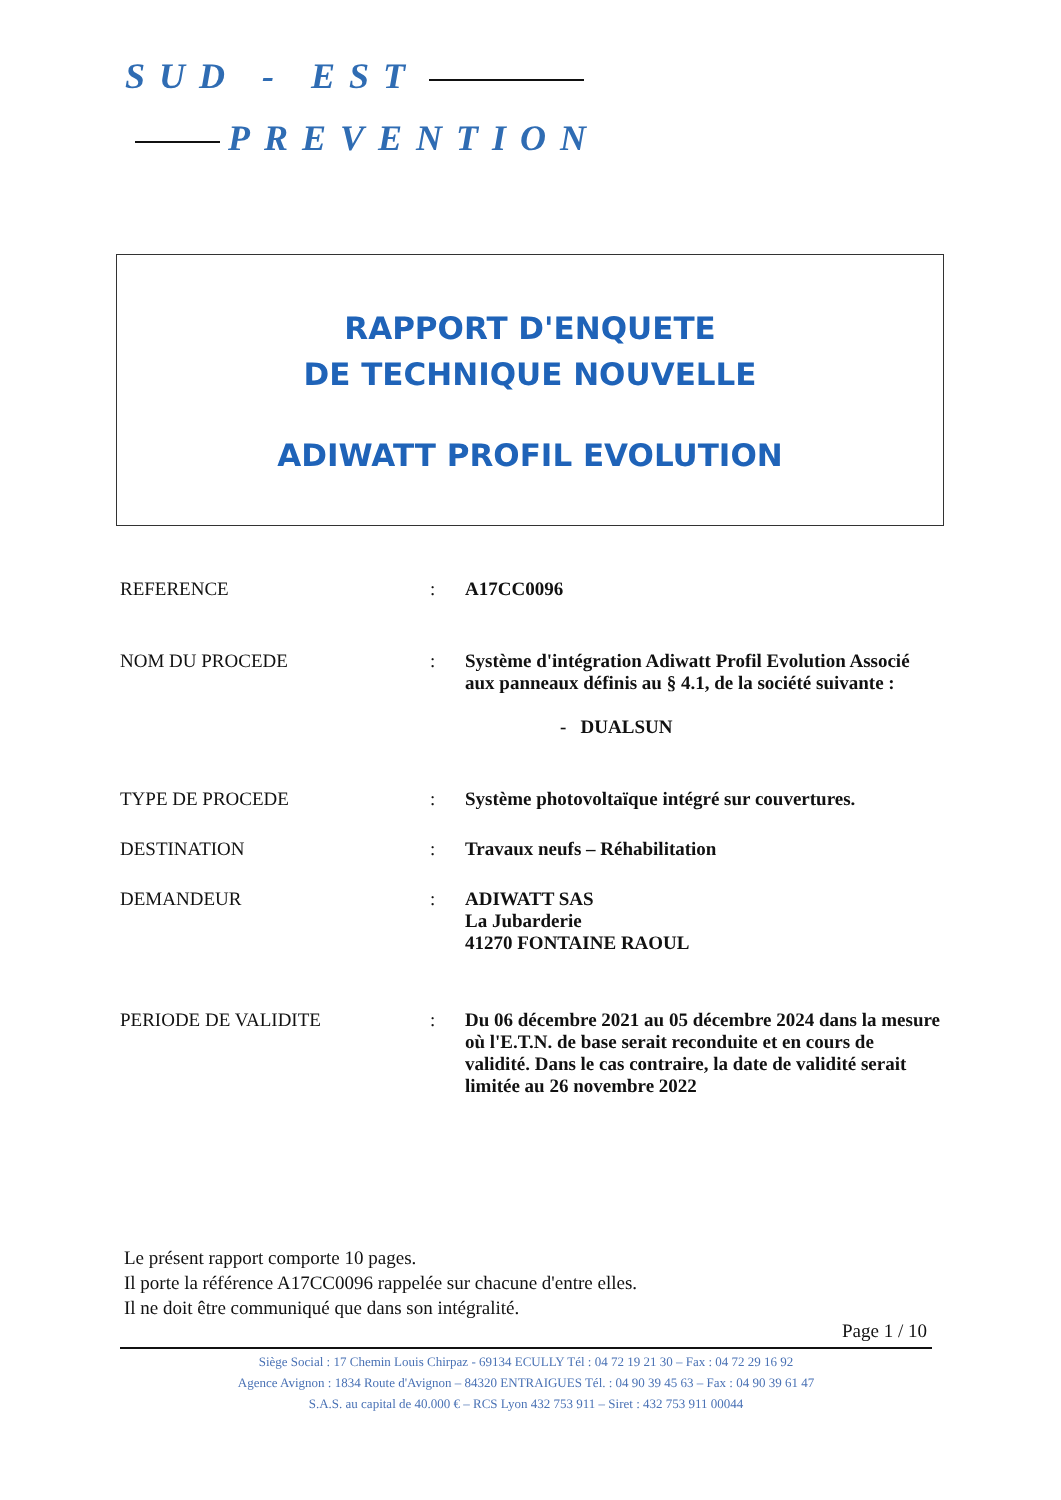SUD - EST
PREVENTION
RAPPORT D'ENQUETE
DE TECHNIQUE NOUVELLE
ADIWATT PROFIL EVOLUTION
| REFERENCE | : | A17CC0096 |
| NOM DU PROCEDE | : | Système d'intégration Adiwatt Profil Evolution Associé aux panneaux définis au § 4.1, de la société suivante : - DUALSUN |
| TYPE DE PROCEDE | : | Système photovoltaïque intégré sur couvertures. |
| DESTINATION | : | Travaux neufs – Réhabilitation |
| DEMANDEUR | : | ADIWATT SAS La Jubarderie 41270 FONTAINE RAOUL |
| PERIODE DE VALIDITE | : | Du 06 décembre 2021 au 05 décembre 2024 dans la mesure où l'E.T.N. de base serait reconduite et en cours de validité. Dans le cas contraire, la date de validité serait limitée au 26 novembre 2022 |
Le présent rapport comporte 10 pages.
Il porte la référence A17CC0096 rappelée sur chacune d'entre elles.
Il ne doit être communiqué que dans son intégralité.
Page 1 / 10
Siège Social : 17 Chemin Louis Chirpaz - 69134 ECULLY Tél : 04 72 19 21 30 – Fax : 04 72 29 16 92
Agence Avignon : 1834 Route d'Avignon – 84320 ENTRAIGUES Tél. : 04 90 39 45 63 – Fax : 04 90 39 61 47
S.A.S. au capital de 40.000 € – RCS Lyon 432 753 911 – Siret : 432 753 911 00044